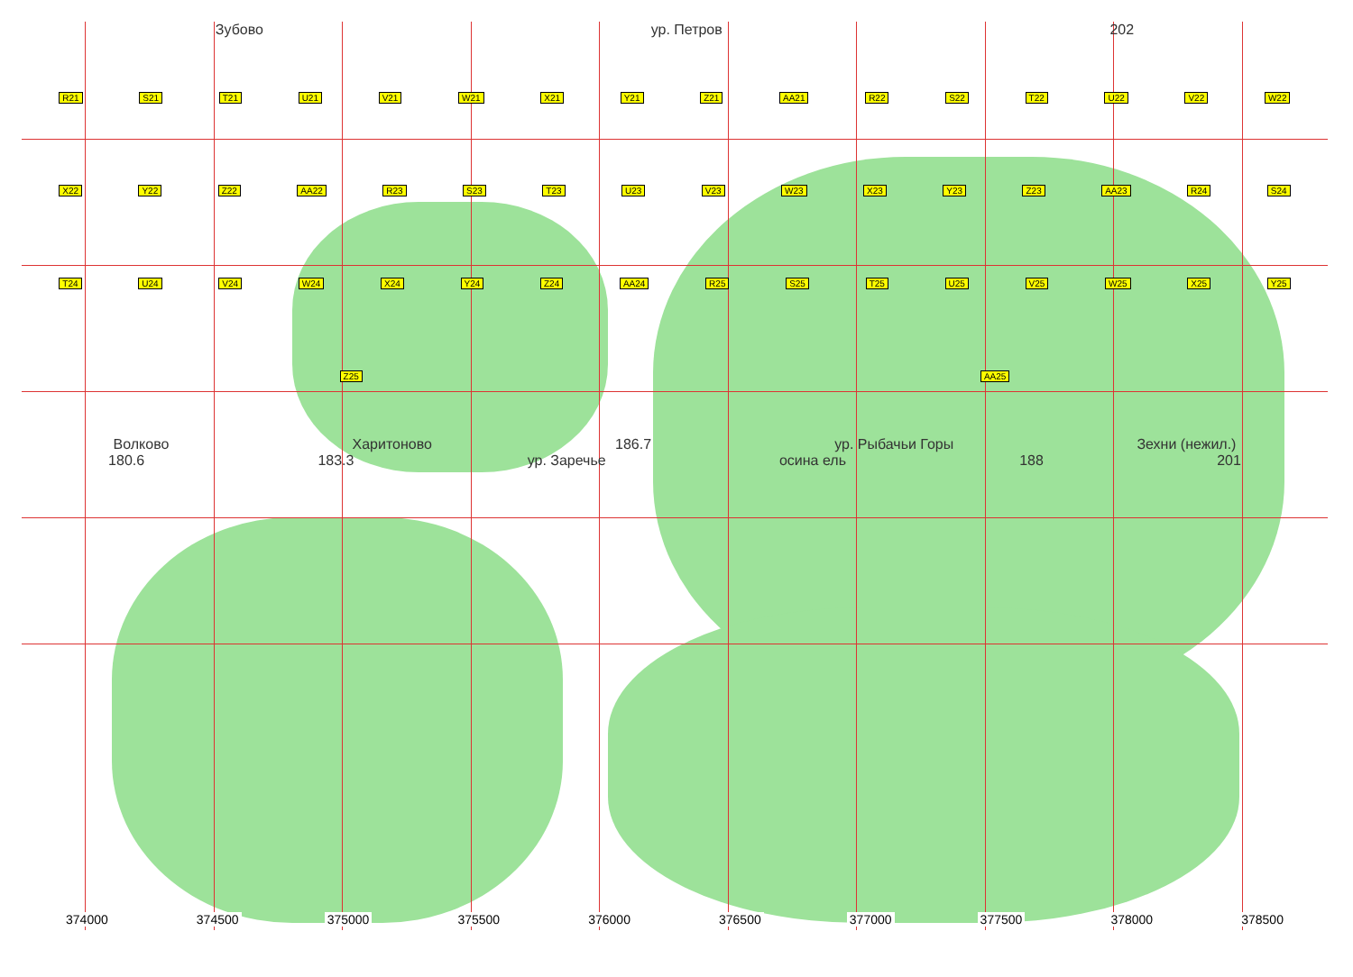Зубово ур. Петров 202
R21 S21 T21 U21 V21 W21 X21 Y21 Z21 AA21 R22 S22 T22 U22 V22 W22 X22 Y22 Z22 AA22 R23 S23 T23 U23 V23 W23 X23 Y23 Z23 AA23 R24 S24 T24 U24 V24 W24 X24 Y24 Z24 AA24 R25 S25 T25 U25 V25 W25 X25 Y25 Z25 AA25
Волково Харитоново 186.7 ур. Рыбачьи Горы Зехни (нежил.)
180.6 183.3 ур. Заречье осина ель 188 201
374000 374500 375000 375500 376000 376500 377000 377500 378000 378500